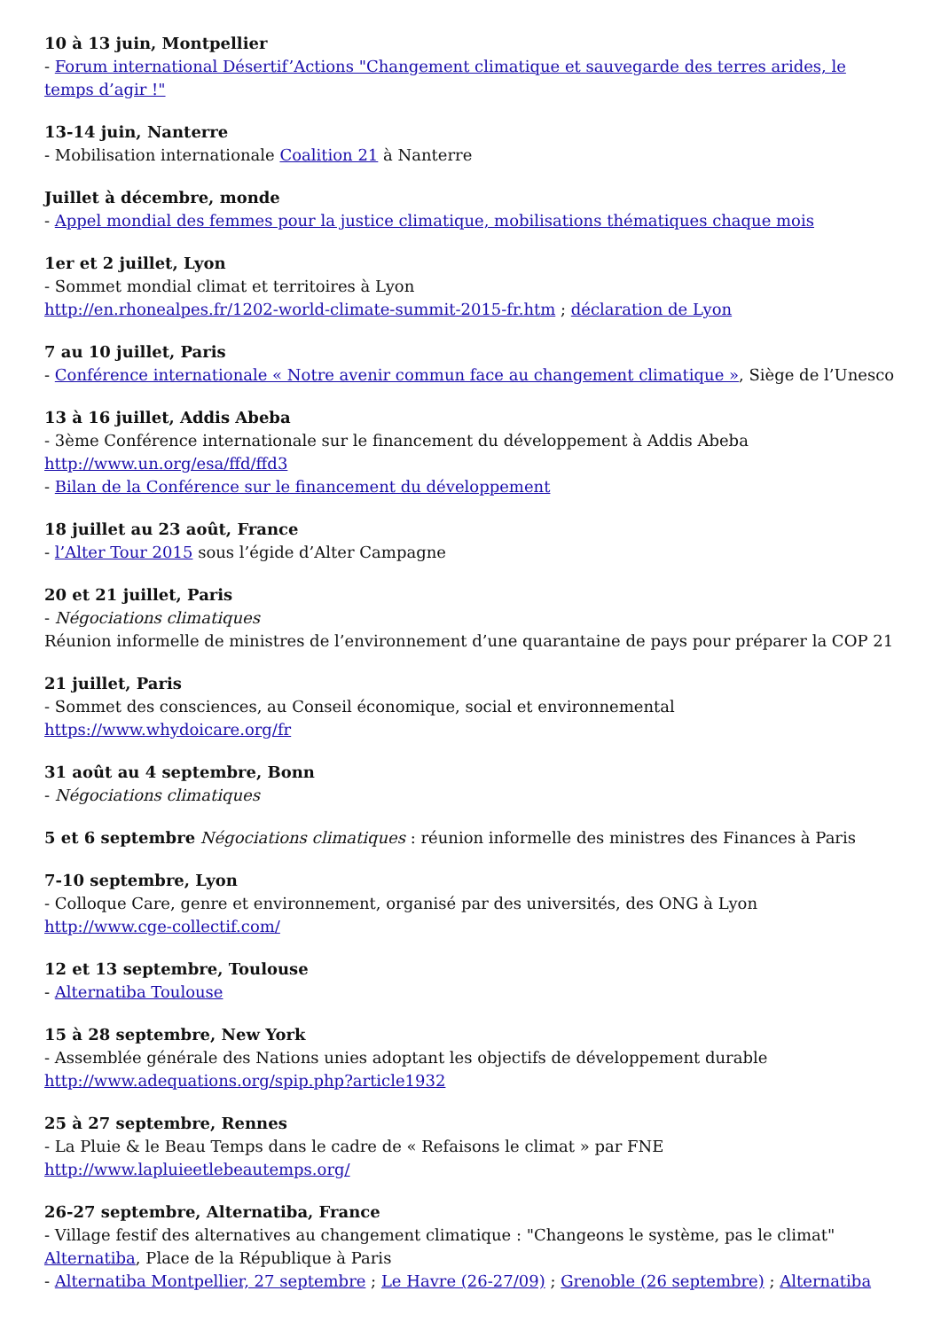10 à 13 juin, Montpellier
- Forum international Désertif’Actions "Changement climatique et sauvegarde des terres arides, le temps d’agir !"
13-14 juin, Nanterre
- Mobilisation internationale Coalition 21 à Nanterre
Juillet à décembre, monde
- Appel mondial des femmes pour la justice climatique, mobilisations thématiques chaque mois
1er et 2 juillet, Lyon
- Sommet mondial climat et territoires à Lyon
http://en.rhonealpes.fr/1202-world-climate-summit-2015-fr.htm ; déclaration de Lyon
7 au 10 juillet, Paris
- Conférence internationale « Notre avenir commun face au changement climatique », Siège de l’Unesco
13 à 16 juillet, Addis Abeba
- 3ème Conférence internationale sur le financement du développement à Addis Abeba
http://www.un.org/esa/ffd/ffd3
- Bilan de la Conférence sur le financement du développement
18 juillet au 23 août, France
- l’Alter Tour 2015 sous l’égide d’Alter Campagne
20 et 21 juillet, Paris
- Négociations climatiques
Réunion informelle de ministres de l’environnement d’une quarantaine de pays pour préparer la COP 21
21 juillet, Paris
- Sommet des consciences, au Conseil économique, social et environnemental
https://www.whydoicare.org/fr
31 août au 4 septembre, Bonn
- Négociations climatiques
5 et 6 septembre Négociations climatiques : réunion informelle des ministres des Finances à Paris
7-10 septembre, Lyon
- Colloque Care, genre et environnement, organisé par des universités, des ONG à Lyon
http://www.cge-collectif.com/
12 et 13 septembre, Toulouse
- Alternatiba Toulouse
15 à 28 septembre, New York
- Assemblée générale des Nations unies adoptant les objectifs de développement durable
http://www.adequations.org/spip.php?article1932
25 à 27 septembre, Rennes
- La Pluie & le Beau Temps dans le cadre de « Refaisons le climat » par FNE
http://www.lapluieetlebeautemps.org/
26-27 septembre, Alternatiba, France
- Village festif des alternatives au changement climatique : "Changeons le système, pas le climat"
Alternatiba, Place de la République à Paris
- Alternatiba Montpellier, 27 septembre ; Le Havre (26-27/09) ; Grenoble (26 septembre) ; Alternatiba